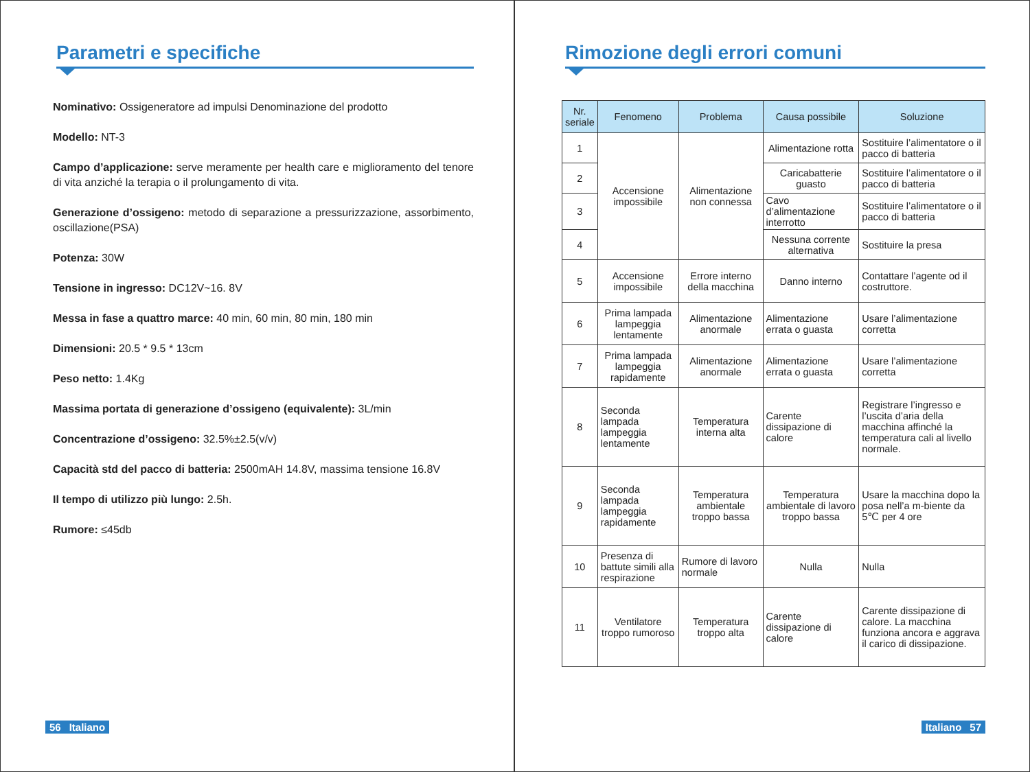Parametri e specifiche
Nominativo: Ossigeneratore ad impulsi Denominazione del prodotto
Modello: NT-3
Campo d’applicazione: serve meramente per health care e miglioramento del tenore di vita anziché la terapia o il prolungamento di vita.
Generazione d’ossigeno: metodo di separazione a pressurizzazione, assorbimento, oscillazione(PSA)
Potenza: 30W
Tensione in ingresso: DC12V~16. 8V
Messa in fase a quattro marce: 40 min, 60 min, 80 min, 180 min
Dimensioni: 20.5 * 9.5 * 13cm
Peso netto: 1.4Kg
Massima portata di generazione d’ossigeno (equivalente): 3L/min
Concentrazione d’ossigeno: 32.5%±2.5(v/v)
Capacità std del pacco di batteria: 2500mAH 14.8V, massima tensione 16.8V
Il tempo di utilizzo più lungo: 2.5h.
Rumore: ≤45db
56 Italiano
Rimozione degli errori comuni
| Nr. seriale | Fenomeno | Problema | Causa possibile | Soluzione |
| --- | --- | --- | --- | --- |
| 1 | Accensione impossibile | Alimentazione non connessa | Alimentazione rotta | Sostituire l’alimentatore o il pacco di batteria |
| 2 | | | Caricabatterie guasto | Sostituire l’alimentatore o il pacco di batteria |
| 3 | | | Cavo d’alimentazione interrotto | Sostituire l’alimentatore o il pacco di batteria |
| 4 | | | Nessuna corrente alternativa | Sostituire la presa |
| 5 | Accensione impossibile | Errore interno della macchina | Danno interno | Contattare l’agente od il costruttore. |
| 6 | Prima lampada lampeggia lentamente | Alimentazione anormale | Alimentazione errata o guasta | Usare l’alimentazione corretta |
| 7 | Prima lampada lampeggia rapidamente | Alimentazione anormale | Alimentazione errata o guasta | Usare l’alimentazione corretta |
| 8 | Seconda lampada lampeggia lentamente | Temperatura interna alta | Carente dissipazione di calore | Registrare l’ingresso e l’uscita d’aria della macchina affinché la temperatura cali al livello normale. |
| 9 | Seconda lampada lampeggia rapidamente | Temperatura ambientale troppo bassa | Temperatura ambientale di lavoro troppo bassa | Usare la macchina dopo la posa nell’a m-biente da 5℃ per 4 ore |
| 10 | Presenza di battute simili alla respirazione | Rumore di lavoro normale | Nulla | Nulla |
| 11 | Ventilatore troppo rumoroso | Temperatura troppo alta | Carente dissipazione di calore | Carente dissipazione di calore. La macchina funziona ancora e aggrava il carico di dissipazione. |
Italiano 57